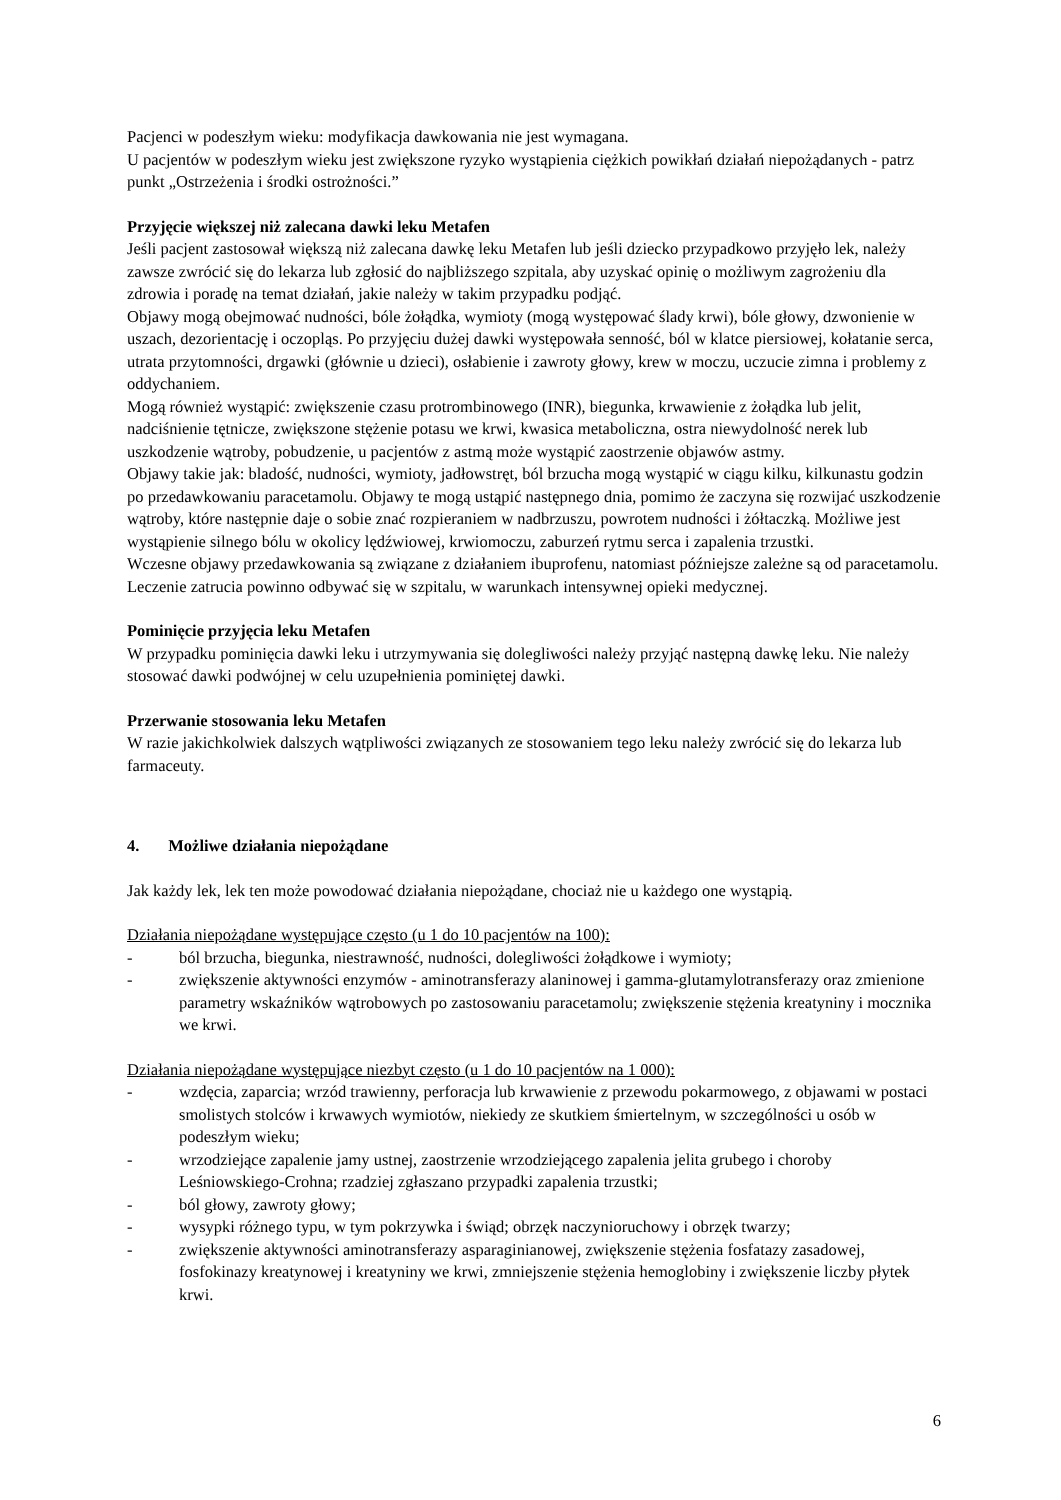Pacjenci w podeszłym wieku: modyfikacja dawkowania nie jest wymagana.
U pacjentów w podeszłym wieku jest zwiększone ryzyko wystąpienia ciężkich powikłań działań niepożądanych - patrz punkt „Ostrzeżenia i środki ostrożności.”
Przyjęcie większej niż zalecana dawki leku Metafen
Jeśli pacjent zastosował większą niż zalecana dawkę leku Metafen lub jeśli dziecko przypadkowo przyjęło lek, należy zawsze zwrócić się do lekarza lub zgłosić do najbliższego szpitala, aby uzyskać opinię o możliwym zagrożeniu dla zdrowia i poradę na temat działań, jakie należy w takim przypadku podjąć.
Objawy mogą obejmować nudności, bóle żołądka, wymioty (mogą występować ślady krwi), bóle głowy, dzwonienie w uszach, dezorientację i oczopląs. Po przyjęciu dużej dawki występowała senność, ból w klatce piersiowej, kołatanie serca, utrata przytomności, drgawki (głównie u dzieci), osłabienie i zawroty głowy, krew w moczu, uczucie zimna i problemy z oddychaniem.
Mogą również wystąpić: zwiększenie czasu protrombinowego (INR), biegunka, krwawienie z żołądka lub jelit, nadciśnienie tętnicze, zwiększone stężenie potasu we krwi, kwasica metaboliczna, ostra niewydolność nerek lub uszkodzenie wątroby, pobudzenie, u pacjentów z astmą może wystąpić zaostrzenie objawów astmy.
Objawy takie jak: bladość, nudności, wymioty, jadłowstręt, ból brzucha mogą wystąpić w ciągu kilku, kilkunastu godzin po przedawkowaniu paracetamolu. Objawy te mogą ustąpić następnego dnia, pomimo że zaczyna się rozwijać uszkodzenie wątroby, które następnie daje o sobie znać rozpieraniem w nadbrzuszu, powrotem nudności i żółtaczką. Możliwe jest wystąpienie silnego bólu w okolicy lędźwiowej, krwiomoczu, zaburzeń rytmu serca i zapalenia trzustki.
Wczesne objawy przedawkowania są związane z działaniem ibuprofenu, natomiast późniejsze zależne są od paracetamolu. Leczenie zatrucia powinno odbywać się w szpitalu, w warunkach intensywnej opieki medycznej.
Pominięcie przyjęcia leku Metafen
W przypadku pominięcia dawki leku i utrzymywania się dolegliwości należy przyjąć następną dawkę leku. Nie należy stosować dawki podwójnej w celu uzupełnienia pominiętej dawki.
Przerwanie stosowania leku Metafen
W razie jakichkolwiek dalszych wątpliwości związanych ze stosowaniem tego leku należy zwrócić się do lekarza lub farmaceuty.
4. Możliwe działania niepożądane
Jak każdy lek, lek ten może powodować działania niepożądane, chociaż nie u każdego one wystąpią.
Działania niepożądane występujące często (u 1 do 10 pacjentów na 100):
- ból brzucha, biegunka, niestrawność, nudności, dolegliwości żołądkowe i wymioty;
- zwiększenie aktywności enzymów - aminotransferazy alaninowej i gamma-glutamylotransferazy oraz zmienione parametry wskaźników wątrobowych po zastosowaniu paracetamolu; zwiększenie stężenia kreatyniny i mocznika we krwi.
Działania niepożądane występujące niezbyt często (u 1 do 10 pacjentów na 1 000):
- wzdęcia, zaparcia; wrzód trawienny, perforacja lub krwawienie z przewodu pokarmowego, z objawami w postaci smolistych stolców i krwawych wymiotów, niekiedy ze skutkiem śmiertelnym, w szczególności u osób w podeszłym wieku;
- wrzodziejące zapalenie jamy ustnej, zaostrzenie wrzodziejącego zapalenia jelita grubego i choroby Leśniowskiego-Crohna; rzadziej zgłaszano przypadki zapalenia trzustki;
- ból głowy, zawroty głowy;
- wysypki różnego typu, w tym pokrzywka i świąd; obrzęk naczynioruchowy i obrzęk twarzy;
- zwiększenie aktywności aminotransferazy asparaginianowej, zwiększenie stężenia fosfatazy zasadowej, fosfokinazy kreatynowej i kreatyniny we krwi, zmniejszenie stężenia hemoglobiny i zwiększenie liczby płytek krwi.
6